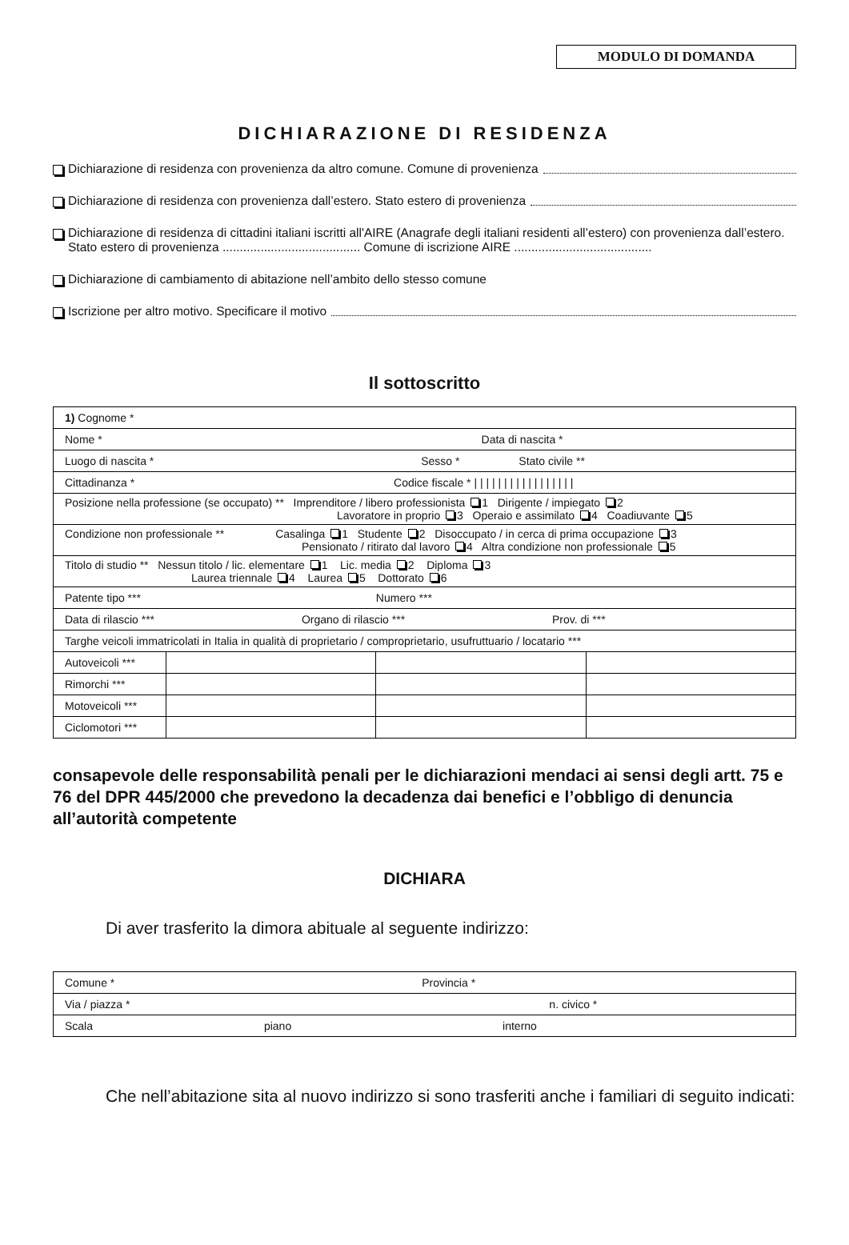MODULO DI DOMANDA
DICHIARAZIONE DI RESIDENZA
Dichiarazione di residenza con provenienza da altro comune. Comune di provenienza
Dichiarazione di residenza con provenienza dall’estero. Stato estero di provenienza
Dichiarazione di residenza di cittadini italiani iscritti all'AIRE (Anagrafe degli italiani residenti all’estero) con provenienza dall’estero. Stato estero di provenienza ........................................ Comune di iscrizione AIRE ........................................
Dichiarazione di cambiamento di abitazione nell’ambito dello stesso comune
Iscrizione per altro motivo. Specificare il motivo
Il sottoscritto
| 1) Cognome * | | | |
| Nome * Data di nascita * | | | |
| Luogo di nascita * Sesso * Stato civile ** | | | |
| Cittadinanza * Codice fiscale * / / / / / / / / / / / / / / / / / | | | |
| Posizione nella professione (se occupato) ** Imprenditore / libero professionista 1 Dirigente / impiegato 2 Lavoratore in proprio 3 Operaio e assimilato 4 Coadiuvante 5 | | | |
| Condizione non professionale ** Casalinga 1 Studente 2 Disoccupato / in cerca di prima occupazione 3 Pensionato / ritirato dal lavoro 4 Altra condizione non professionale 5 | | | |
| Titolo di studio ** Nessun titolo / lic. elementare 1 Lic. media 2 Diploma 3 Laurea triennale 4 Laurea 5 Dottorato 6 | | | |
| Patente tipo *** Numero *** | | | |
| Data di rilascio *** Organo di rilascio *** Prov. di *** | | | |
| Targhe veicoli immatricolati in Italia in qualità di proprietario / comproprietario, usufruttuario / locatario *** | | | |
| Autoveicoli *** | | | |
| Rimorchi *** | | | |
| Motoveicoli *** | | | |
| Ciclomotori *** | | | |
consapevole delle responsabilità penali per le dichiarazioni mendaci ai sensi degli artt. 75 e 76 del DPR 445/2000 che prevedono la decadenza dai benefici e l’obbligo di denuncia all’autorità competente
DICHIARA
Di aver trasferito la dimora abituale al seguente indirizzo:
| Comune * Provincia * |
| Via / piazza * n. civico * |
| Scala piano interno |
Che nell’abitazione sita al nuovo indirizzo si sono trasferiti anche i familiari di seguito indicati: